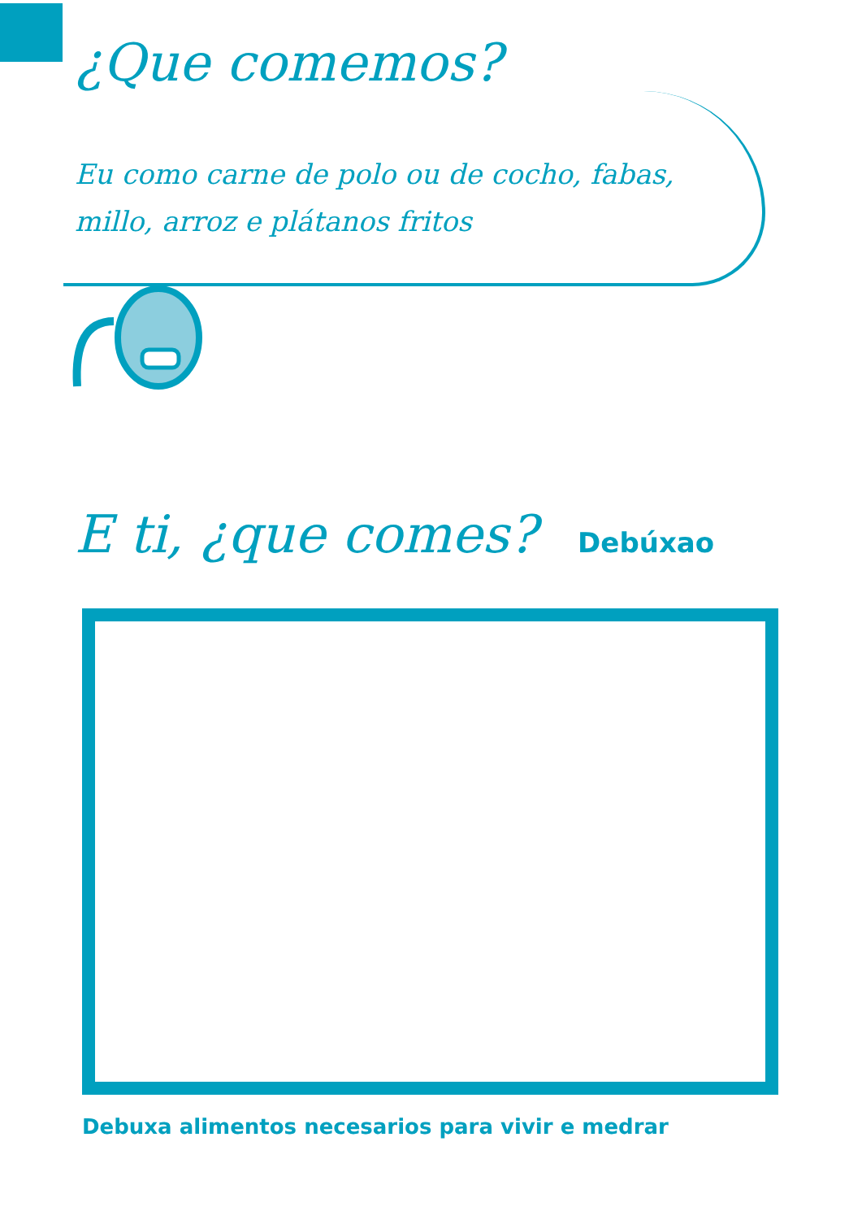¿Que comemos?
Eu como carne de polo ou de cocho, fabas, millo, arroz e plátanos fritos
E ti, ¿que comes? Debúxao
Debuxa alimentos necesarios para vivir e medrar